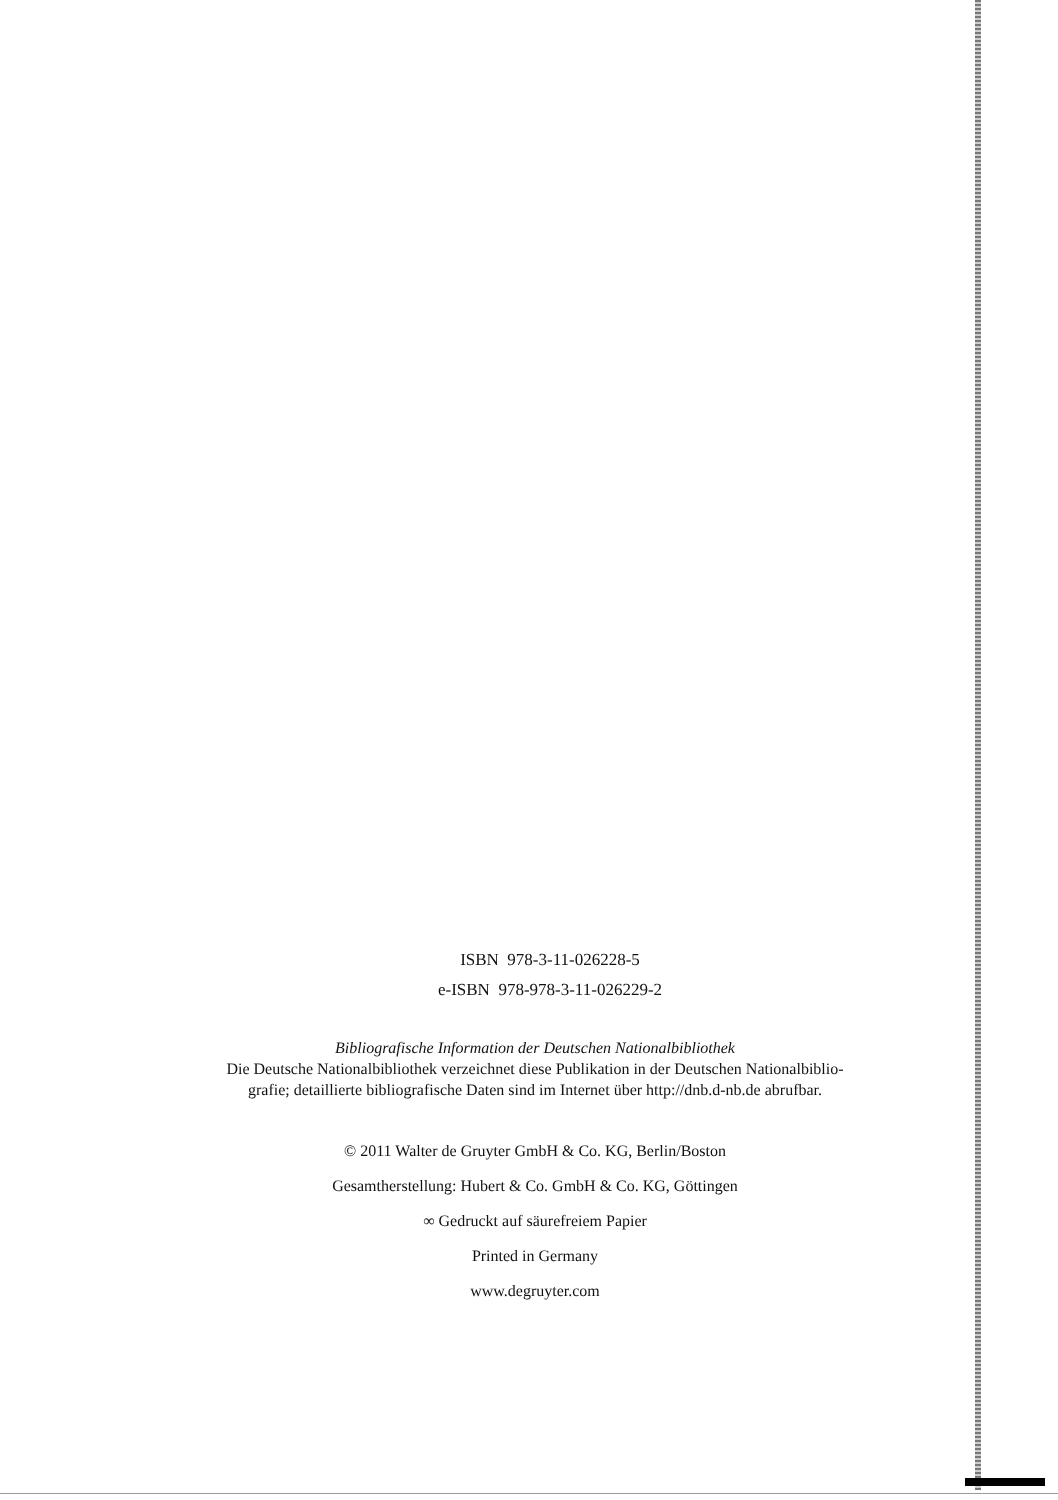ISBN 978-3-11-026228-5
e-ISBN 978-978-3-11-026229-2
Bibliografische Information der Deutschen Nationalbibliothek
Die Deutsche Nationalbibliothek verzeichnet diese Publikation in der Deutschen Nationalbiblio-
grafie; detaillierte bibliografische Daten sind im Internet über http://dnb.d-nb.de abrufbar.
© 2011 Walter de Gruyter GmbH & Co. KG, Berlin/Boston
Gesamtherstellung: Hubert & Co. GmbH & Co. KG, Göttingen
∞ Gedruckt auf säurefreiem Papier
Printed in Germany
www.degruyter.com